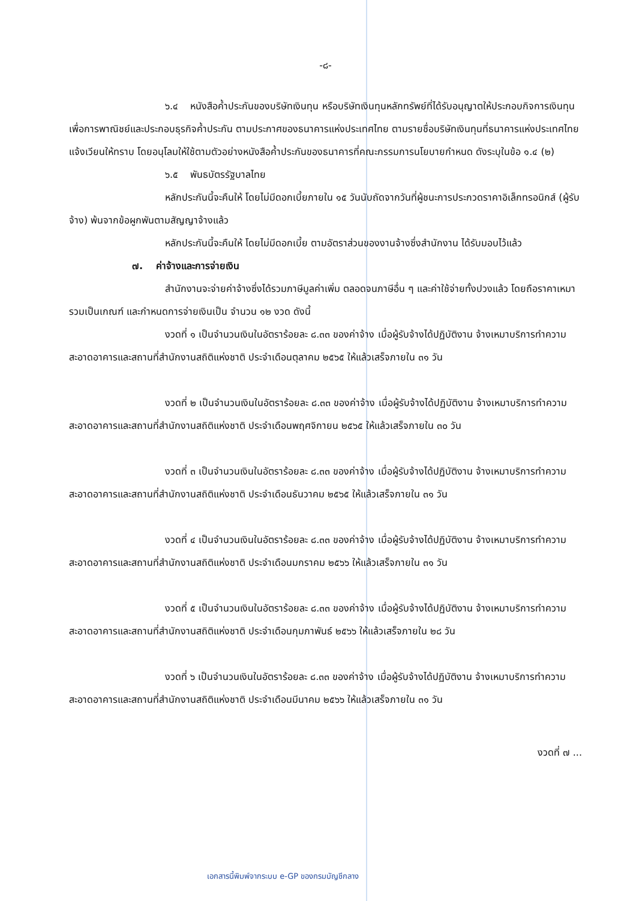-๘-
๖.๔ หนังสือค้ำประกันของบริษัทเงินทุน หรือบริษัทเงินทุนหลักทรัพย์ที่ได้รับอนุญาตให้ประกอบกิจการเงินทุนเพื่อการพาณิชย์และประกอบธุรกิจค้ำประกัน ตามประกาศของธนาคารแห่งประเทศไทย ตามรายชื่อบริษัทเงินทุนที่ธนาคารแห่งประเทศไทยแจ้งเวียนให้ทราบ โดยอนุโลมให้ใช้ตามตัวอย่างหนังสือค้ำประกันของธนาคารที่คณะกรรมการนโยบายกำหนด ดังระบุในข้อ ๑.๔ (๒)
๖.๕ พันธบัตรรัฐบาลไทย
หลักประกันนี้จะคืนให้ โดยไม่มีดอกเบี้ยภายใน ๑๕ วันนับถัดจากวันที่ผู้ชนะการประกวดราคาอิเล็กทรอนิกส์ (ผู้รับจ้าง) พ้นจากข้อผูกพันตามสัญญาจ้างแล้ว
หลักประกันนี้จะคืนให้ โดยไม่มีดอกเบี้ย ตามอัตราส่วนของงานจ้างซึ่งสำนักงาน ได้รับมอบไว้แล้ว
๗. ค่าจ้างและการจ่ายเงิน
สำนักงานจะจ่ายค่าจ้างซึ่งได้รวมภาษีมูลค่าเพิ่ม ตลอดจนภาษีอื่น ๆ และค่าใช้จ่ายทั้งปวงแล้ว โดยถือราคาเหมารวมเป็นเกณฑ์ และกำหนดการจ่ายเงินเป็น จำนวน ๑๒ งวด ดังนี้
งวดที่ ๑ เป็นจำนวนเงินในอัตราร้อยละ ๘.๓๓ ของค่าจ้าง เมื่อผู้รับจ้างได้ปฏิบัติงาน จ้างเหมาบริการทำความสะอาดอาคารและสถานที่สำนักงานสถิติแห่งชาติ ประจำเดือนตุลาคม ๒๕๖๕ ให้แล้วเสร็จภายใน ๓๑ วัน
งวดที่ ๒ เป็นจำนวนเงินในอัตราร้อยละ ๘.๓๓ ของค่าจ้าง เมื่อผู้รับจ้างได้ปฏิบัติงาน จ้างเหมาบริการทำความสะอาดอาคารและสถานที่สำนักงานสถิติแห่งชาติ ประจำเดือนพฤศจิกายน ๒๕๖๕ ให้แล้วเสร็จภายใน ๓๐ วัน
งวดที่ ๓ เป็นจำนวนเงินในอัตราร้อยละ ๘.๓๓ ของค่าจ้าง เมื่อผู้รับจ้างได้ปฏิบัติงาน จ้างเหมาบริการทำความสะอาดอาคารและสถานที่สำนักงานสถิติแห่งชาติ ประจำเดือนธันวาคม ๒๕๖๕ ให้แล้วเสร็จภายใน ๓๑ วัน
งวดที่ ๔ เป็นจำนวนเงินในอัตราร้อยละ ๘.๓๓ ของค่าจ้าง เมื่อผู้รับจ้างได้ปฏิบัติงาน จ้างเหมาบริการทำความสะอาดอาคารและสถานที่สำนักงานสถิติแห่งชาติ ประจำเดือนมกราคม ๒๕๖๖ ให้แล้วเสร็จภายใน ๓๑ วัน
งวดที่ ๕ เป็นจำนวนเงินในอัตราร้อยละ ๘.๓๓ ของค่าจ้าง เมื่อผู้รับจ้างได้ปฏิบัติงาน จ้างเหมาบริการทำความสะอาดอาคารและสถานที่สำนักงานสถิติแห่งชาติ ประจำเดือนกุมภาพันธ์ ๒๕๖๖ ให้แล้วเสร็จภายใน ๒๘ วัน
งวดที่ ๖ เป็นจำนวนเงินในอัตราร้อยละ ๘.๓๓ ของค่าจ้าง เมื่อผู้รับจ้างได้ปฏิบัติงาน จ้างเหมาบริการทำความสะอาดอาคารและสถานที่สำนักงานสถิติแห่งชาติ ประจำเดือนมีนาคม ๒๕๖๖ ให้แล้วเสร็จภายใน ๓๑ วัน
งวดที่ ๗ ...
เอกสารนี้พิมพ์จากระบบ e-GP ของกรมบัญชีกลาง